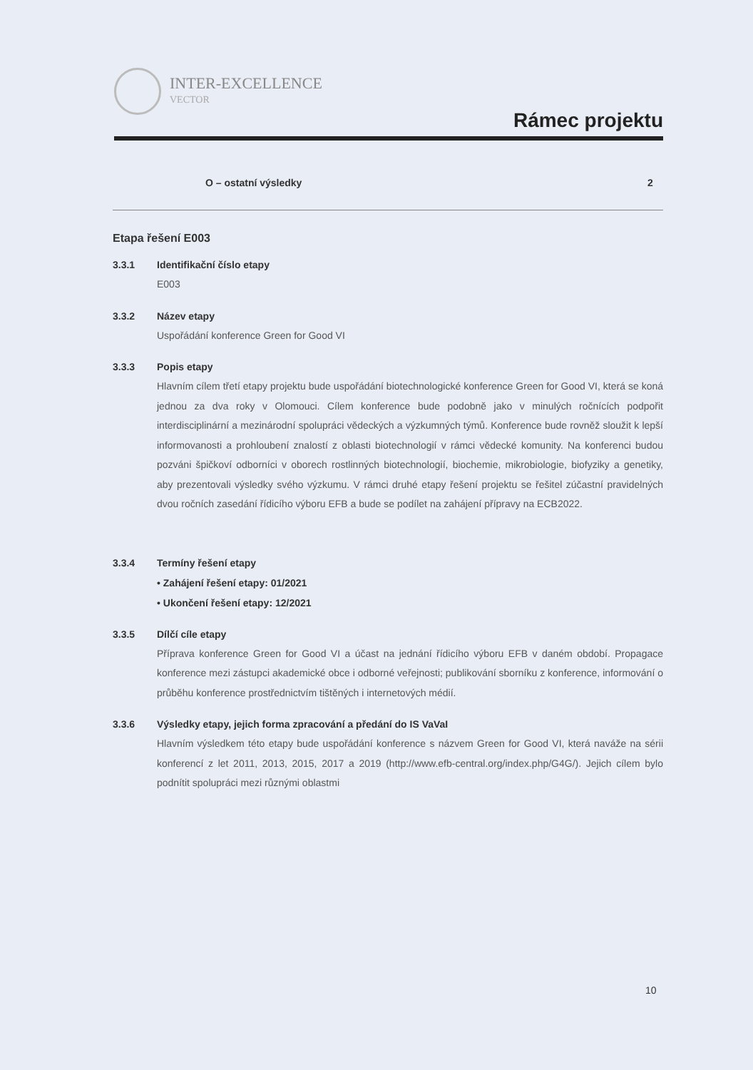INTER-EXCELLENCE
VECTOR
Rámec projektu
| O – ostatní výsledky | 2 |
Etapa řešení E003
3.3.1 Identifikační číslo etapy
E003
3.3.2 Název etapy
Uspořádání konference Green for Good VI
3.3.3 Popis etapy
Hlavním cílem třetí etapy projektu bude uspořádání biotechnologické konference Green for Good VI, která se koná jednou za dva roky v Olomouci. Cílem konference bude podobně jako v minulých ročnících podpořit interdisciplinární a mezinárodní spolupráci vědeckých a výzkumných týmů. Konference bude rovněž sloužit k lepší informovanosti a prohloubení znalostí z oblasti biotechnologií v rámci vědecké komunity. Na konferenci budou pozváni špičkoví odborníci v oborech rostlinných biotechnologií, biochemie, mikrobiologie, biofyziky a genetiky, aby prezentovali výsledky svého výzkumu. V rámci druhé etapy řešení projektu se řešitel zúčastní pravidelných dvou ročních zasedání řídicího výboru EFB a bude se podílet na zahájení přípravy na ECB2022.
3.3.4 Termíny řešení etapy
• Zahájení řešení etapy: 01/2021
• Ukončení řešení etapy: 12/2021
3.3.5 Dílčí cíle etapy
Příprava konference Green for Good VI a účast na jednání řídicího výboru EFB v daném období. Propagace konference mezi zástupci akademické obce i odborné veřejnosti; publikování sborníku z konference, informování o průběhu konference prostřednictvím tištěných i internetových médií.
3.3.6 Výsledky etapy, jejich forma zpracování a předání do IS VaVaI
Hlavním výsledkem této etapy bude uspořádání konference s názvem Green for Good VI, která naváže na sérii konferencí z let 2011, 2013, 2015, 2017 a 2019 (http://www.efb-central.org/index.php/G4G/). Jejich cílem bylo podnítit spolupráci mezi různými oblastmi
10